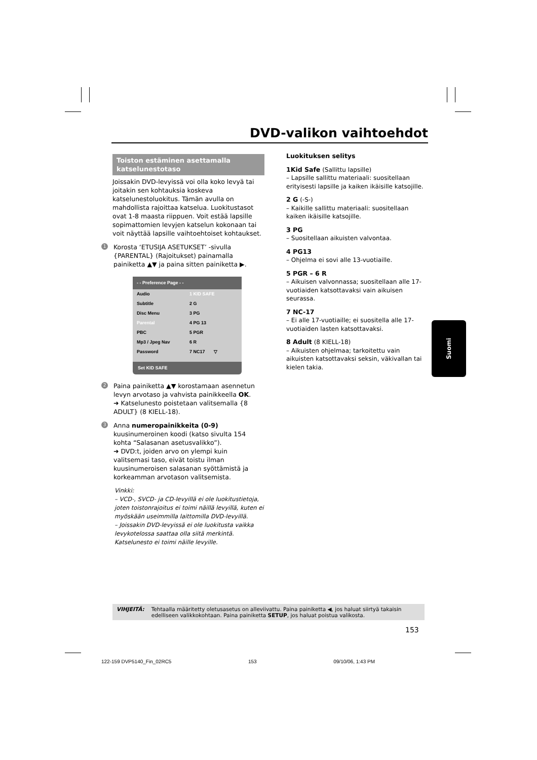DVD-valikon vaihtoehdot
Toiston estäminen asettamalla katselunestotaso
Joissakin DVD-levyissä voi olla koko levyä tai joitakin sen kohtauksia koskeva katselunestoluokitus. Tämän avulla on mahdollista rajoittaa katselua. Luokitustasot ovat 1-8 maasta riippuen. Voit estää lapsille sopimattomien levyjen katselun kokonaan tai voit näyttää lapsille vaihtoehtoiset kohtaukset.
1 Korosta ‘ETUSIJA ASETUKSET’ -sivulla {PARENTAL} (Rajoitukset) painamalla painiketta ▲▼ ja paina sitten painiketta ▶.
- - Preference Page - -
Audio 1 KID SAFE
Subtitle 2 G
Disc Menu 3 PG
Parental 4 PG 13
PBC 5 PGR
Mp3 / Jpeg Nav 6 R
Password 7 NC17 ▽
Set KID SAFE
2 Paina painiketta ▲▼ korostamaan asennetun levyn arvotaso ja vahvista painikkeella OK.
➜ Katselunesto poistetaan valitsemalla {8 ADULT} (8 KIELL-18).
3 Anna numeropainikkeita (0-9) kuusinumeroinen koodi (katso sivulta 154 kohta “Salasanan asetusvalikko”).
➜ DVD:t, joiden arvo on ylempi kuin valitsemasi taso, eivät toistu ilman kuusinumeroisen salasanan syöttämistä ja korkeamman arvotason valitsemista.
Vinkki:
– VCD-, SVCD- ja CD-levyillä ei ole luokitustietoja, joten toistonrajoitus ei toimi näillä levyillä, kuten ei myöskään useimmilla laittomilla DVD-levyillä.
– Joissakin DVD-levyissä ei ole luokitusta vaikka levykotelossa saattaa olla siitä merkintä. Katselunesto ei toimi näille levyille.
Luokituksen selitys
1Kid Safe (Sallittu lapsille)
– Lapsille sallittu materiaali: suositellaan erityisesti lapsille ja kaiken ikäisille katsojille.
2 G (-S-)
– Kaikille sallittu materiaali: suositellaan kaiken ikäisille katsojille.
3 PG
– Suositellaan aikuisten valvontaa.
4 PG13
– Ohjelma ei sovi alle 13-vuotiaille.
5 PGR – 6 R
– Aikuisen valvonnassa; suositellaan alle 17-vuotiaiden katsottavaksi vain aikuisen seurassa.
7 NC-17
– Ei alle 17-vuotiaille; ei suositella alle 17-vuotiaiden lasten katsottavaksi.
8 Adult (8 KIELL-18)
– Aikuisten ohjelmaa; tarkoitettu vain aikuisten katsottavaksi seksin, väkivallan tai kielen takia.
Suomi
VIHJEITÄ: Tehtaalla määritetty oletusasetus on alleviivattu. Paina painiketta ◀, jos haluat siirtyä takaisin edelliseen valikkokohtaan. Paina painiketta SETUP, jos haluat poistua valikosta.
153
122-159 DVP5140_Fin_02RC5 153 09/10/06, 1:43 PM